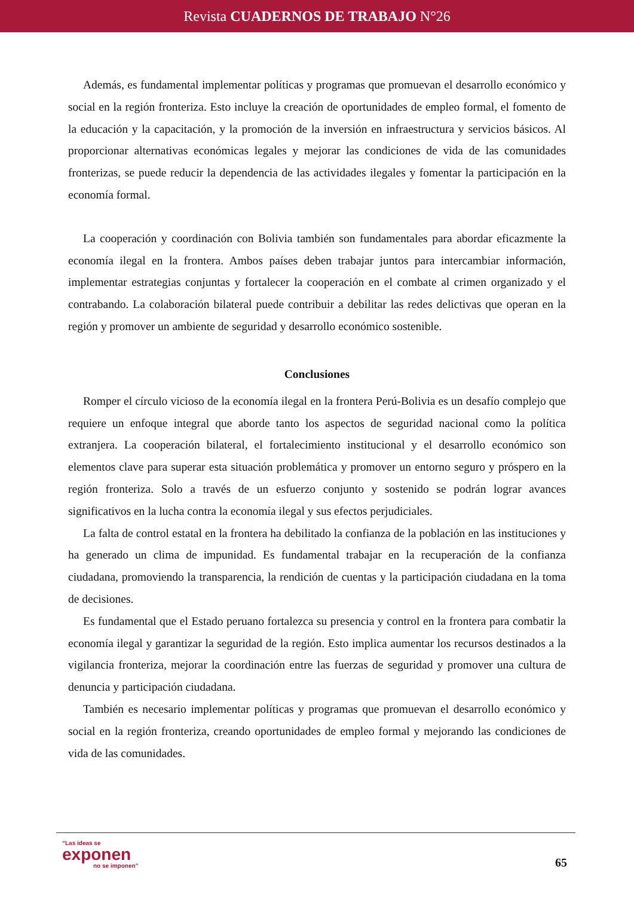Revista CUADERNOS DE TRABAJO N°26
Además, es fundamental implementar políticas y programas que promuevan el desarrollo económico y social en la región fronteriza. Esto incluye la creación de oportunidades de empleo formal, el fomento de la educación y la capacitación, y la promoción de la inversión en infraestructura y servicios básicos. Al proporcionar alternativas económicas legales y mejorar las condiciones de vida de las comunidades fronterizas, se puede reducir la dependencia de las actividades ilegales y fomentar la participación en la economía formal.
La cooperación y coordinación con Bolivia también son fundamentales para abordar eficazmente la economía ilegal en la frontera. Ambos países deben trabajar juntos para intercambiar información, implementar estrategias conjuntas y fortalecer la cooperación en el combate al crimen organizado y el contrabando. La colaboración bilateral puede contribuir a debilitar las redes delictivas que operan en la región y promover un ambiente de seguridad y desarrollo económico sostenible.
Conclusiones
Romper el círculo vicioso de la economía ilegal en la frontera Perú-Bolivia es un desafío complejo que requiere un enfoque integral que aborde tanto los aspectos de seguridad nacional como la política extranjera. La cooperación bilateral, el fortalecimiento institucional y el desarrollo económico son elementos clave para superar esta situación problemática y promover un entorno seguro y próspero en la región fronteriza. Solo a través de un esfuerzo conjunto y sostenido se podrán lograr avances significativos en la lucha contra la economía ilegal y sus efectos perjudiciales.
La falta de control estatal en la frontera ha debilitado la confianza de la población en las instituciones y ha generado un clima de impunidad. Es fundamental trabajar en la recuperación de la confianza ciudadana, promoviendo la transparencia, la rendición de cuentas y la participación ciudadana en la toma de decisiones.
Es fundamental que el Estado peruano fortalezca su presencia y control en la frontera para combatir la economía ilegal y garantizar la seguridad de la región. Esto implica aumentar los recursos destinados a la vigilancia fronteriza, mejorar la coordinación entre las fuerzas de seguridad y promover una cultura de denuncia y participación ciudadana.
También es necesario implementar políticas y programas que promuevan el desarrollo económico y social en la región fronteriza, creando oportunidades de empleo formal y mejorando las condiciones de vida de las comunidades.
“Las ideas se
exponen
no se imponen”
65